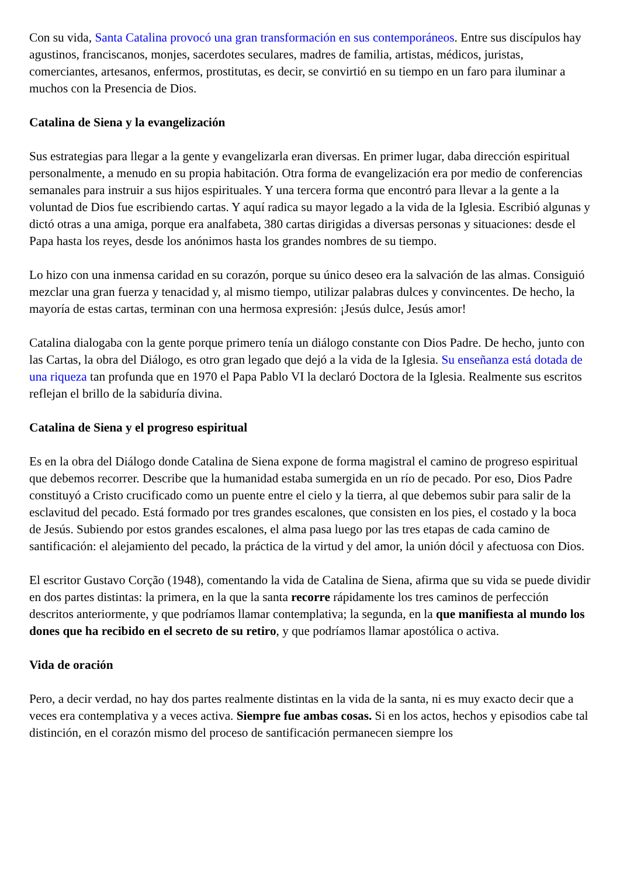Con su vida, Santa Catalina provocó una gran transformación en sus contemporáneos. Entre sus discípulos hay agustinos, franciscanos, monjes, sacerdotes seculares, madres de familia, artistas, médicos, juristas, comerciantes, artesanos, enfermos, prostitutas, es decir, se convirtió en su tiempo en un faro para iluminar a muchos con la Presencia de Dios.
Catalina de Siena y la evangelización
Sus estrategias para llegar a la gente y evangelizarla eran diversas. En primer lugar, daba dirección espiritual personalmente, a menudo en su propia habitación. Otra forma de evangelización era por medio de conferencias semanales para instruir a sus hijos espirituales. Y una tercera forma que encontró para llevar a la gente a la voluntad de Dios fue escribiendo cartas. Y aquí radica su mayor legado a la vida de la Iglesia. Escribió algunas y dictó otras a una amiga, porque era analfabeta, 380 cartas dirigidas a diversas personas y situaciones: desde el Papa hasta los reyes, desde los anónimos hasta los grandes nombres de su tiempo.
Lo hizo con una inmensa caridad en su corazón, porque su único deseo era la salvación de las almas. Consiguió mezclar una gran fuerza y tenacidad y, al mismo tiempo, utilizar palabras dulces y convincentes. De hecho, la mayoría de estas cartas, terminan con una hermosa expresión: ¡Jesús dulce, Jesús amor!
Catalina dialogaba con la gente porque primero tenía un diálogo constante con Dios Padre. De hecho, junto con las Cartas, la obra del Diálogo, es otro gran legado que dejó a la vida de la Iglesia. Su enseñanza está dotada de una riqueza tan profunda que en 1970 el Papa Pablo VI la declaró Doctora de la Iglesia. Realmente sus escritos reflejan el brillo de la sabiduría divina.
Catalina de Siena y el progreso espiritual
Es en la obra del Diálogo donde Catalina de Siena expone de forma magistral el camino de progreso espiritual que debemos recorrer. Describe que la humanidad estaba sumergida en un río de pecado. Por eso, Dios Padre constituyó a Cristo crucificado como un puente entre el cielo y la tierra, al que debemos subir para salir de la esclavitud del pecado. Está formado por tres grandes escalones, que consisten en los pies, el costado y la boca de Jesús. Subiendo por estos grandes escalones, el alma pasa luego por las tres etapas de cada camino de santificación: el alejamiento del pecado, la práctica de la virtud y del amor, la unión dócil y afectuosa con Dios.
El escritor Gustavo Corção (1948), comentando la vida de Catalina de Siena, afirma que su vida se puede dividir en dos partes distintas: la primera, en la que la santa recorre rápidamente los tres caminos de perfección descritos anteriormente, y que podríamos llamar contemplativa; la segunda, en la que manifiesta al mundo los dones que ha recibido en el secreto de su retiro, y que podríamos llamar apostólica o activa.
Vida de oración
Pero, a decir verdad, no hay dos partes realmente distintas en la vida de la santa, ni es muy exacto decir que a veces era contemplativa y a veces activa. Siempre fue ambas cosas. Si en los actos, hechos y episodios cabe tal distinción, en el corazón mismo del proceso de santificación permanecen siempre los